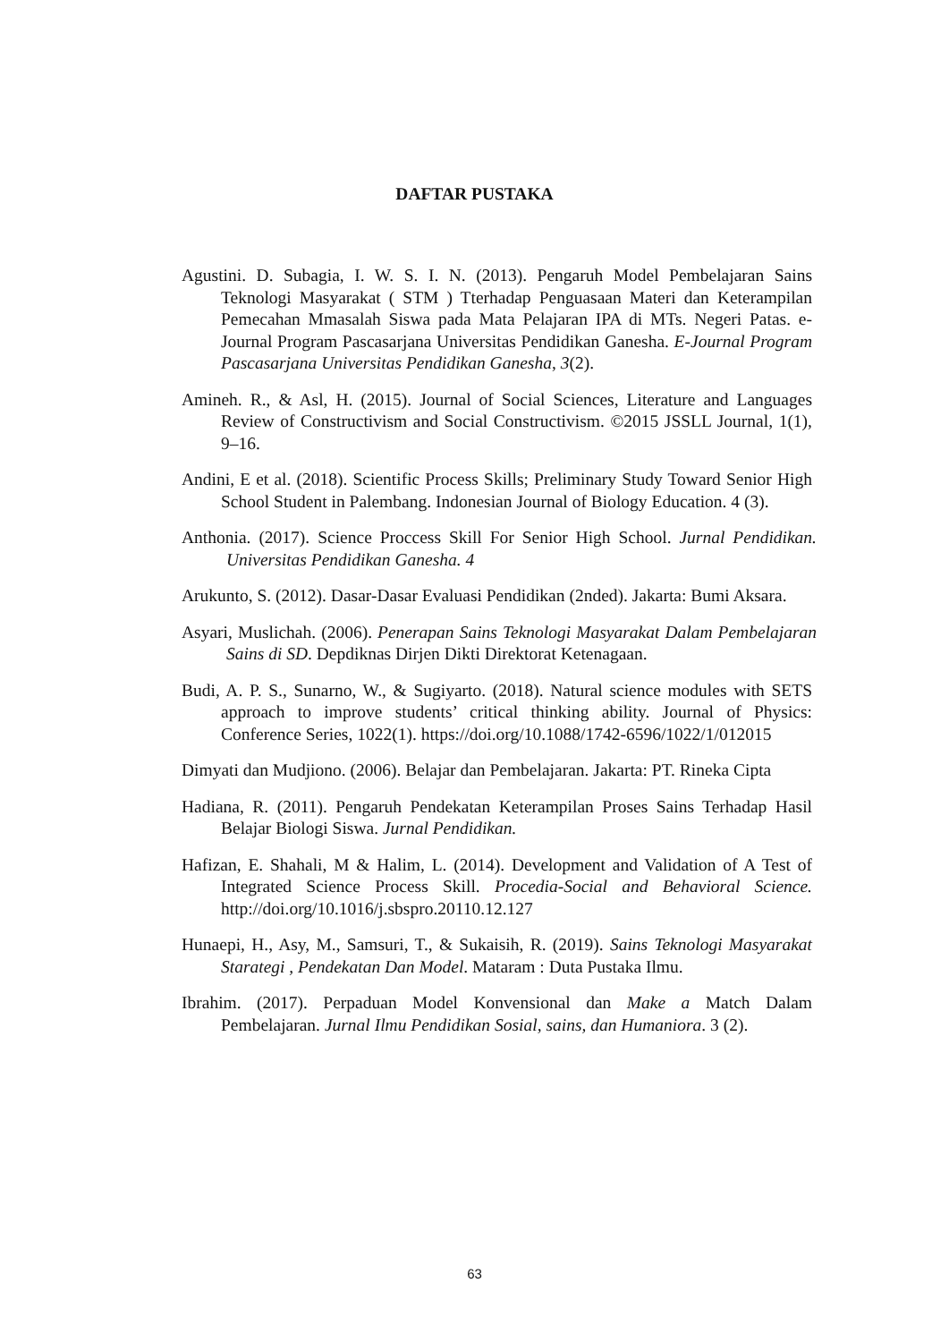DAFTAR PUSTAKA
Agustini. D. Subagia, I. W. S. I. N. (2013). Pengaruh Model Pembelajaran Sains Teknologi Masyarakat ( STM ) Tterhadap Penguasaan Materi dan Keterampilan Pemecahan Mmasalah Siswa pada Mata Pelajaran IPA di MTs. Negeri Patas. e-Journal Program Pascasarjana Universitas Pendidikan Ganesha. E-Journal Program Pascasarjana Universitas Pendidikan Ganesha, 3(2).
Amineh. R., & Asl, H. (2015). Journal of Social Sciences, Literature and Languages Review of Constructivism and Social Constructivism. ©2015 JSSLL Journal, 1(1), 9–16.
Andini, E et al. (2018). Scientific Process Skills; Preliminary Study Toward Senior High School Student in Palembang. Indonesian Journal of Biology Education. 4 (3).
Anthonia. (2017). Science Proccess Skill For Senior High School. Jurnal Pendidikan. Universitas Pendidikan Ganesha. 4
Arukunto, S. (2012). Dasar-Dasar Evaluasi Pendidikan (2nded). Jakarta: Bumi Aksara.
Asyari, Muslichah. (2006). Penerapan Sains Teknologi Masyarakat Dalam Pembelajaran Sains di SD. Depdiknas Dirjen Dikti Direktorat Ketenagaan.
Budi, A. P. S., Sunarno, W., & Sugiyarto. (2018). Natural science modules with SETS approach to improve students’ critical thinking ability. Journal of Physics: Conference Series, 1022(1). https://doi.org/10.1088/1742-6596/1022/1/012015
Dimyati dan Mudjiono. (2006). Belajar dan Pembelajaran. Jakarta: PT. Rineka Cipta
Hadiana, R. (2011). Pengaruh Pendekatan Keterampilan Proses Sains Terhadap Hasil Belajar Biologi Siswa. Jurnal Pendidikan.
Hafizan, E. Shahali, M & Halim, L. (2014). Development and Validation of A Test of Integrated Science Process Skill. Procedia-Social and Behavioral Science. http://doi.org/10.1016/j.sbspro.20110.12.127
Hunaepi, H., Asy, M., Samsuri, T., & Sukaisih, R. (2019). Sains Teknologi Masyarakat Starategi , Pendekatan Dan Model. Mataram : Duta Pustaka Ilmu.
Ibrahim. (2017). Perpaduan Model Konvensional dan Make a Match Dalam Pembelajaran. Jurnal Ilmu Pendidikan Sosial, sains, dan Humaniora. 3 (2).
63